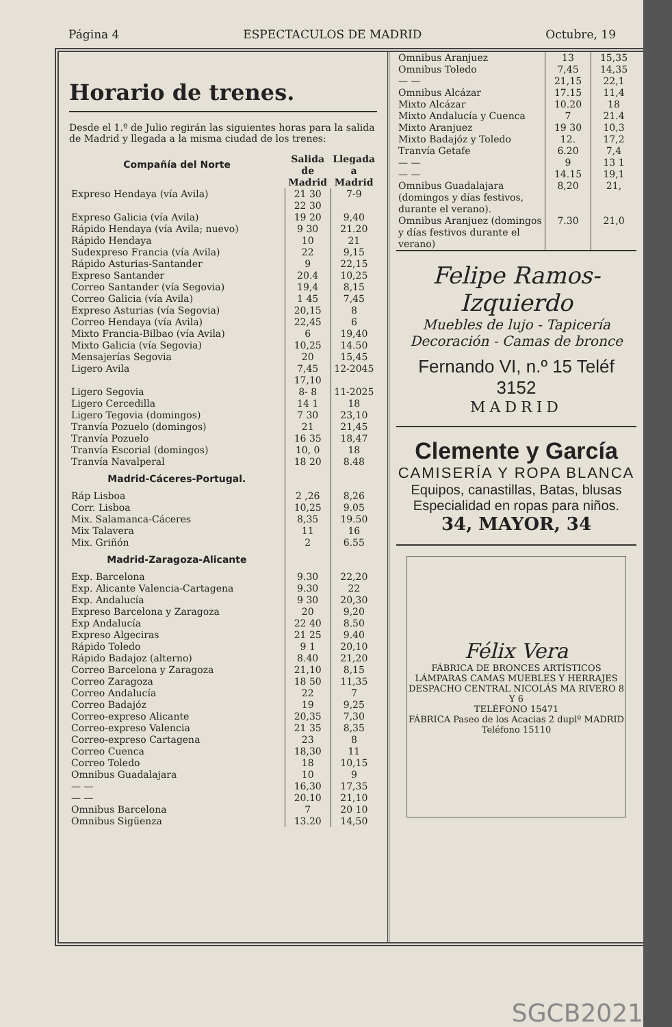Página 4 ESPECTACULOS DE MADRID Octubre, 19
Horario de trenes.
Desde el 1.º de Julio regirán las siguientes horas para la salida de Madrid y llegada a la misma ciudad de los trenes:
| Compañía del Norte | Salida de Madrid | Llegada a Madrid |
| --- | --- | --- |
| Expreso Hendaya (vía Avila) | 21 30 22 30 | 7-9 |
| Expreso Galicia (vía Avila) | 19 20 | 9,40 |
| Rápido Hendaya (vía Avila; nuevo) | 9 30 | 21.20 |
| Rápido Hendaya | 10 | 21 |
| Sudexpreso Francia (vía Avila) | 22 | 9,15 |
| Rápido Asturias-Santander | 9 | 22,15 |
| Expreso Santander | 20.4 | 10,25 |
| Correo Santander (vía Segovia) | 19,4 | 8,15 |
| Correo Galicia (vía Avila) | 1 45 | 7,45 |
| Expreso Asturias (vía Segovia) | 20,15 | 8 |
| Correo Hendaya (vía Avila) | 22,45 | 6 |
| Mixto Francia-Bilbao (vía Avila) | 6 | 19,40 |
| Mixto Galicia (vía Segovia) | 10,25 | 14.50 |
| Mensajerías Segovia | 20 | 15,45 |
| Ligero Avila | 7,45 17,10 | 12-2045 |
| Ligero Segovia | 8- 8 | 11-2025 |
| Ligero Cercedilla | 14 1 | 18 |
| Ligero Tegovia (domingos) | 7 30 | 23,10 |
| Tranvía Pozuelo (domingos) | 21 | 21,45 |
| Tranvía Pozuelo | 16 35 | 18,47 |
| Tranvía Escorial (domingos) | 10, 0 | 18 |
| Tranvía Navalperal | 18 20 | 8.48 |
| Madrid-Cáceres-Portugal. | | |
| Ráp Lisboa | 2 ,26 | 8,26 |
| Corr. Lisboa | 10,25 | 9.05 |
| Mix. Salamanca-Cáceres | 8,35 | 19.50 |
| Mix Talavera | 11 | 16 |
| Mix. Griñón | 2 | 6.55 |
| Madrid-Zaragoza-Alicante | | |
| Exp. Barcelona | 9.30 | 22,20 |
| Exp. Alicante Valencia-Cartagena | 9.30 | 22 |
| Exp. Andalucía | 9 30 | 20,30 |
| Expreso Barcelona y Zaragoza | 20 | 9,20 |
| Exp Andalucía | 22 40 | 8.50 |
| Expreso Algeciras | 21 25 | 9.40 |
| Rápido Toledo | 9 1 | 20,10 |
| Rápido Badajoz (alterno) | 8.40 | 21,20 |
| Correo Barcelona y Zaragoza | 21,10 | 8,15 |
| Correo Zaragoza | 18 50 | 11,35 |
| Correo Andalucía | 22 | 7 |
| Correo Badajóz | 19 | 9,25 |
| Correo-expreso Alicante | 20,35 | 7,30 |
| Correo-expreso Valencia | 21 35 | 8,35 |
| Correo-expreso Cartagena | 23 | 8 |
| Correo Cuenca | 18,30 | 11 |
| Correo Toledo | 18 | 10,15 |
| Omnibus Guadalajara | 10 | 9 |
| — — | 16,30 | 17,35 |
| — — | 20.10 | 21,10 |
| Omnibus Barcelona | 7 | 20 10 |
| Omnibus Sigüenza | 13.20 | 14,50 |
| Omnibus Aranjuez | 13 | 15,35 |
| Omnibus Toledo | 7,45 | 14,35 |
| — — | 21,15 | 22,1 |
| Omnibus Alcázar | 17.15 | 11,4 |
| Mixto Alcázar | 10.20 | 18 |
| Mixto Andalucía y Cuenca | 7 | 21.4 |
| Mixto Aranjuez | 19 30 | 10,3 |
| Mixto Badajóz y Toledo | 12. | 17,2 |
| Tranvía Getafe | 6.20 | 7,4 |
| — — | 9 | 13 1 |
| — — | 14.15 | 19,1 |
| Omnibus Guadalajara (domingos y días festivos, durante el verano). | 8,20 | 21, |
| Omnibus Aranjuez (domingos y días festivos durante el verano) | 7.30 | 21,0 |
Felipe Ramos-Izquierdo
Muebles de lujo - Tapicería
Decoración - Camas de bronce
Fernando VI, n.º 15 Teléf 3152
MADRID
Clemente y García
CAMISERÍA Y ROPA BLANCA
Equipos, canastillas, Batas, blusas
Especialidad en ropas para niños.
34, MAYOR, 34
Félix Vera
FÁBRICA DE BRONCES ARTÍSTICOS
LÁMPARAS CAMAS MUEBLES Y HERRAJES
DESPACHO CENTRAL NICOLÁS MA RIVERO 8 Y 6
TELÉFONO 15471
FÁBRICA Paseo de los Acacias 2 duplº MADRID
Teléfono 15110
SGCB2021